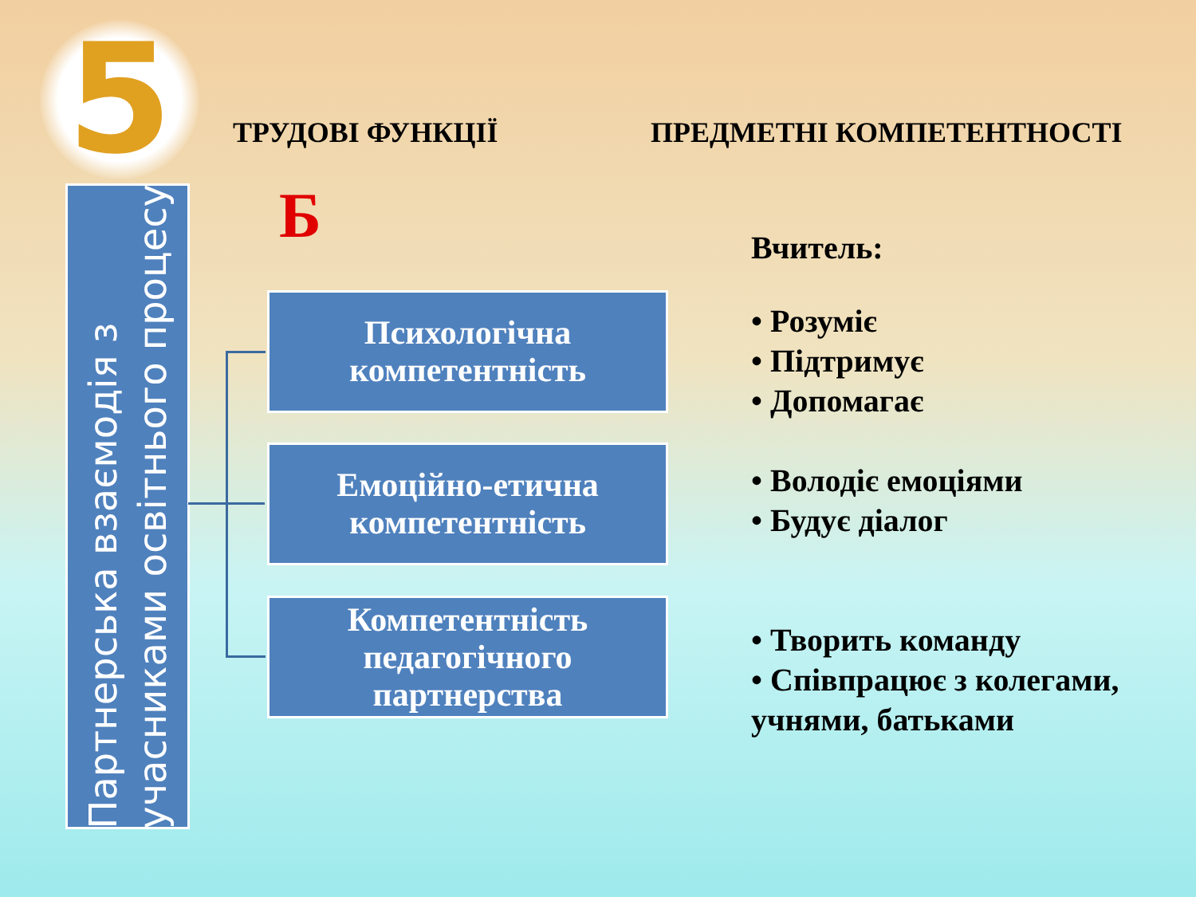5
ТРУДОВІ ФУНКЦІЇ ПРЕДМЕТНІ КОМПЕТЕНТНОСТІ
Партнерська взаємодія з
учасниками освітнього процесу
Б
Психологічна
компетентність
Емоційно-етична
компетентність
Компетентність
педагогічного
партнерства
Вчитель:
• Розуміє
• Підтримує
• Допомагає
• Володіє емоціями
• Будує діалог
• Творить команду
• Співпрацює з колегами,
учнями, батьками